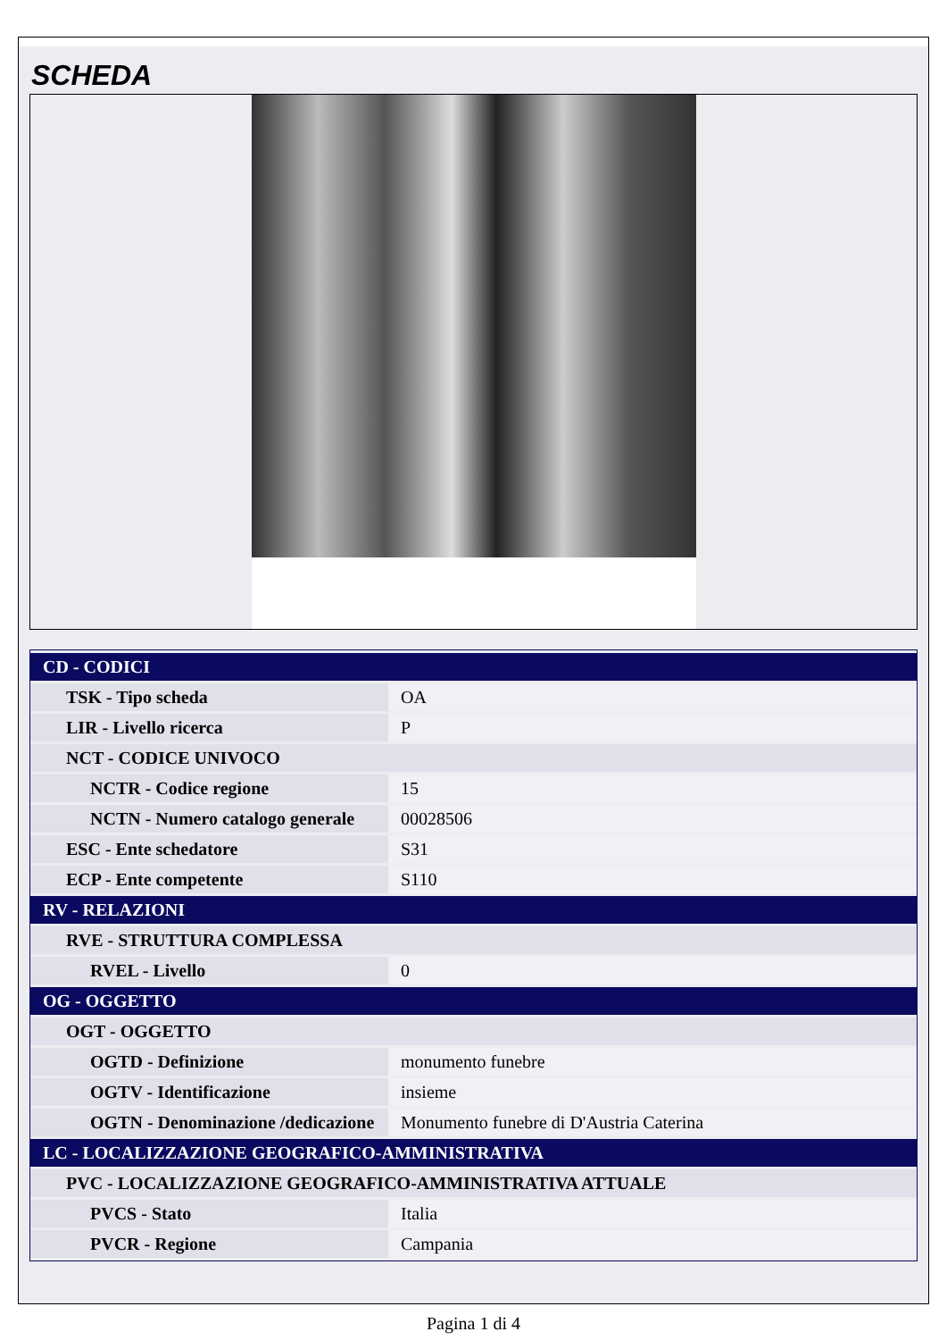SCHEDA
| CD - CODICI | |
| TSK - Tipo scheda | OA |
| LIR - Livello ricerca | P |
| NCT - CODICE UNIVOCO | |
| NCTR - Codice regione | 15 |
| NCTN - Numero catalogo generale | 00028506 |
| ESC - Ente schedatore | S31 |
| ECP - Ente competente | S110 |
| RV - RELAZIONI | |
| RVE - STRUTTURA COMPLESSA | |
| RVEL - Livello | 0 |
| OG - OGGETTO | |
| OGT - OGGETTO | |
| OGTD - Definizione | monumento funebre |
| OGTV - Identificazione | insieme |
| OGTN - Denominazione /dedicazione | Monumento funebre di D'Austria Caterina |
| LC - LOCALIZZAZIONE GEOGRAFICO-AMMINISTRATIVA | |
| PVC - LOCALIZZAZIONE GEOGRAFICO-AMMINISTRATIVA ATTUALE | |
| PVCS - Stato | Italia |
| PVCR - Regione | Campania |
Pagina 1 di 4